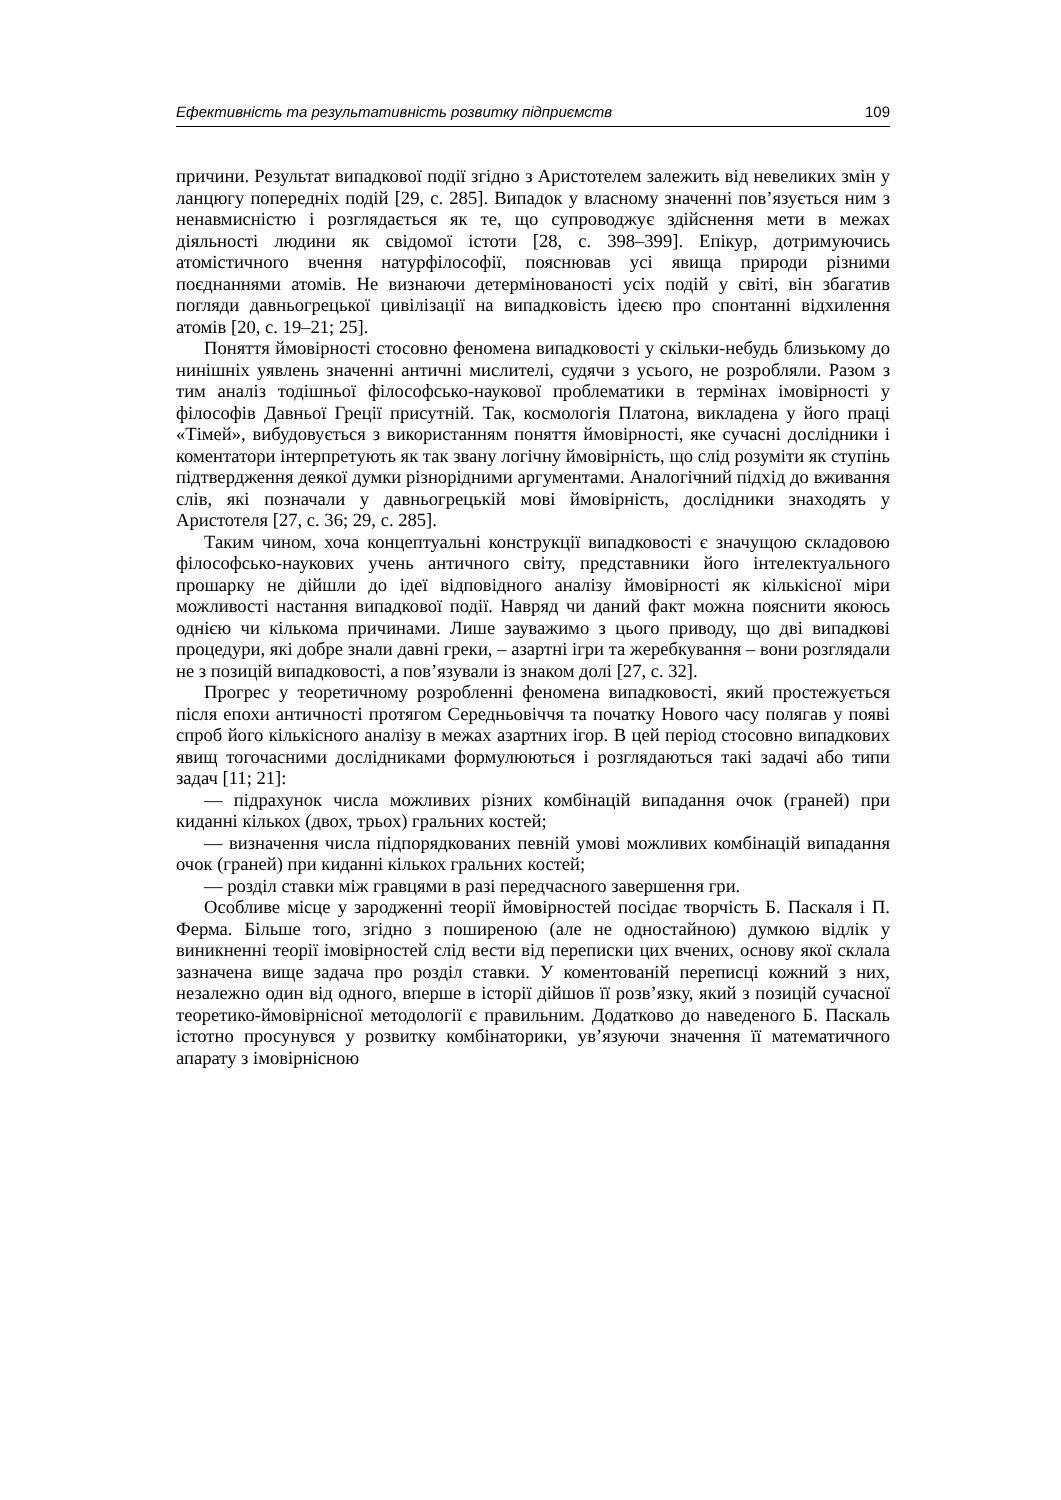Ефективність та результативність розвитку підприємств 109
причини. Результат випадкової події згідно з Аристотелем залежить від невеликих змін у ланцюгу попередніх подій [29, с. 285]. Випадок у власному значенні пов’язується ним з ненавмисністю і розглядається як те, що супроводжує здійснення мети в межах діяльності людини як свідомої істоти [28, с. 398–399]. Епікур, дотримуючись атомістичного вчення натурфілософії, пояснював усі явища природи різними поєднаннями атомів. Не визнаючи детермінованості усіх подій у світі, він збагатив погляди давньогрецької цивілізації на випадковість ідеєю про спонтанні відхилення атомів [20, с. 19–21; 25].
Поняття ймовірності стосовно феномена випадковості у скільки-небудь близькому до нинішніх уявлень значенні античні мислителі, судячи з усього, не розробляли. Разом з тим аналіз тодішньої філософсько-наукової проблематики в термінах імовірності у філософів Давньої Греції присутній. Так, космологія Платона, викладена у його праці «Тімей», вибудовується з використанням поняття ймовірності, яке сучасні дослідники і коментатори інтерпретують як так звану логічну ймовірність, що слід розуміти як ступінь підтвердження деякої думки різнорідними аргументами. Аналогічний підхід до вживання слів, які позначали у давньогрецькій мові ймовірність, дослідники знаходять у Аристотеля [27, с. 36; 29, с. 285].
Таким чином, хоча концептуальні конструкції випадковості є значущою складовою філософсько-наукових учень античного світу, представники його інтелектуального прошарку не дійшли до ідеї відповідного аналізу ймовірності як кількісної міри можливості настання випадкової події. Навряд чи даний факт можна пояснити якоюсь однією чи кількома причинами. Лише зауважимо з цього приводу, що дві випадкові процедури, які добре знали давні греки, – азартні ігри та жеребкування – вони розглядали не з позицій випадковості, а пов’язували із знаком долі [27, с. 32].
Прогрес у теоретичному розробленні феномена випадковості, який простежується після епохи античності протягом Середньовіччя та початку Нового часу полягав у появі спроб його кількісного аналізу в межах азартних ігор. В цей період стосовно випадкових явищ тогочасними дослідниками формулюються і розглядаються такі задачі або типи задач [11; 21]:
— підрахунок числа можливих різних комбінацій випадання очок (граней) при киданні кількох (двох, трьох) гральних костей;
— визначення числа підпорядкованих певній умові можливих комбінацій випадання очок (граней) при киданні кількох гральних костей;
— розділ ставки між гравцями в разі передчасного завершення гри.
Особливе місце у зародженні теорії ймовірностей посідає творчість Б. Паскаля і П. Ферма. Більше того, згідно з поширеною (але не одностайною) думкою відлік у виникненні теорії імовірностей слід вести від переписки цих вчених, основу якої склала зазначена вище задача про розділ ставки. У коментованій переписці кожний з них, незалежно один від одного, вперше в історії дійшов її розв’язку, який з позицій сучасної теоретико-ймовірнісної методології є правильним. Додатково до наведеного Б. Паскаль істотно просунувся у розвитку комбінаторики, ув’язуючи значення її математичного апарату з імовірнісною